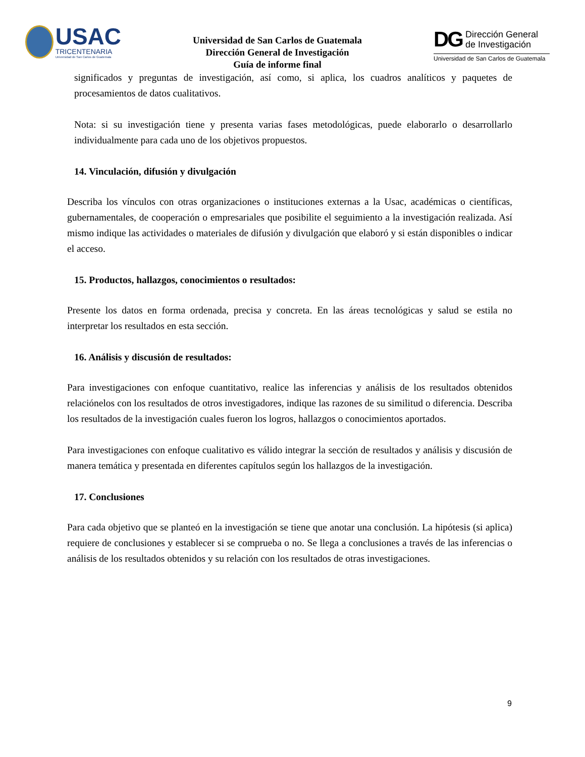USAC
TRICENTENARIA
Universidad de San Carlos de Guatemala
Universidad de San Carlos de Guatemala
Dirección General de Investigación
Guía de informe final
DG Dirección General
de Investigación
Universidad de San Carlos de Guatemala
significados y preguntas de investigación, así como, si aplica, los cuadros analíticos y paquetes de procesamientos de datos cualitativos.
Nota: si su investigación tiene y presenta varias fases metodológicas, puede elaborarlo o desarrollarlo individualmente para cada uno de los objetivos propuestos.
14. Vinculación, difusión y divulgación
Describa los vínculos con otras organizaciones o instituciones externas a la Usac, académicas o científicas, gubernamentales, de cooperación o empresariales que posibilite el seguimiento a la investigación realizada. Así mismo indique las actividades o materiales de difusión y divulgación que elaboró y si están disponibles o indicar el acceso.
15. Productos, hallazgos, conocimientos o resultados:
Presente los datos en forma ordenada, precisa y concreta. En las áreas tecnológicas y salud se estila no interpretar los resultados en esta sección.
16. Análisis y discusión de resultados:
Para investigaciones con enfoque cuantitativo, realice las inferencias y análisis de los resultados obtenidos relaciónelos con los resultados de otros investigadores, indique las razones de su similitud o diferencia. Describa los resultados de la investigación cuales fueron los logros, hallazgos o conocimientos aportados.
Para investigaciones con enfoque cualitativo es válido integrar la sección de resultados y análisis y discusión de manera temática y presentada en diferentes capítulos según los hallazgos de la investigación.
17. Conclusiones
Para cada objetivo que se planteó en la investigación se tiene que anotar una conclusión. La hipótesis (si aplica) requiere de conclusiones y establecer si se comprueba o no. Se llega a conclusiones a través de las inferencias o análisis de los resultados obtenidos y su relación con los resultados de otras investigaciones.
9